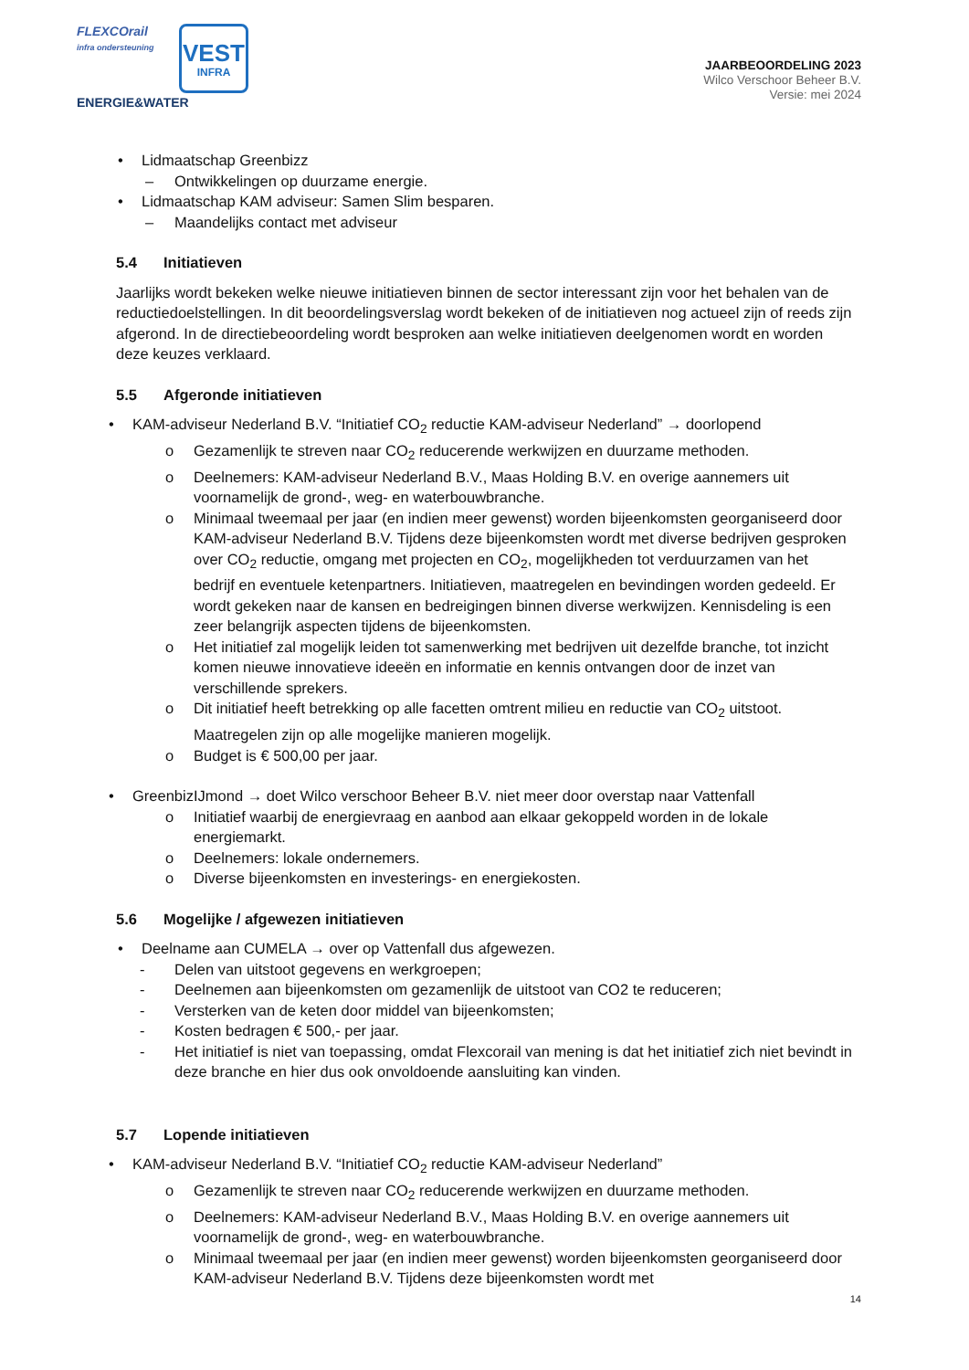FLEXCOrail
infra ondersteuning
ENERGIE&WATER
VEST
INFRA
JAARBEOORDELING 2023
Wilco Verschoor Beheer B.V.
Versie: mei 2024
• Lidmaatschap Greenbizz
– Ontwikkelingen op duurzame energie.
• Lidmaatschap KAM adviseur: Samen Slim besparen.
– Maandelijks contact met adviseur
5.4 Initiatieven
Jaarlijks wordt bekeken welke nieuwe initiatieven binnen de sector interessant zijn voor het behalen van de reductiedoelstellingen. In dit beoordelingsverslag wordt bekeken of de initiatieven nog actueel zijn of reeds zijn afgerond. In de directiebeoordeling wordt besproken aan welke initiatieven deelgenomen wordt en worden deze keuzes verklaard.
5.5 Afgeronde initiatieven
• KAM-adviseur Nederland B.V. “Initiatief CO<sub>2</sub> reductie KAM-adviseur Nederland” → doorlopend
o Gezamenlijk te streven naar CO<sub>2</sub> reducerende werkwijzen en duurzame methoden.
o Deelnemers: KAM-adviseur Nederland B.V., Maas Holding B.V. en overige aannemers uit voornamelijk de grond-, weg- en waterbouwbranche.
o Minimaal tweemaal per jaar (en indien meer gewenst) worden bijeenkomsten georganiseerd door KAM-adviseur Nederland B.V. Tijdens deze bijeenkomsten wordt met diverse bedrijven gesproken over CO<sub>2</sub> reductie, omgang met projecten en CO<sub>2</sub>, mogelijkheden tot verduurzamen van het bedrijf en eventuele ketenpartners. Initiatieven, maatregelen en bevindingen worden gedeeld. Er wordt gekeken naar de kansen en bedreigingen binnen diverse werkwijzen. Kennisdeling is een zeer belangrijk aspecten tijdens de bijeenkomsten.
o Het initiatief zal mogelijk leiden tot samenwerking met bedrijven uit dezelfde branche, tot inzicht komen nieuwe innovatieve ideeën en informatie en kennis ontvangen door de inzet van verschillende sprekers.
o Dit initiatief heeft betrekking op alle facetten omtrent milieu en reductie van CO<sub>2</sub> uitstoot. Maatregelen zijn op alle mogelijke manieren mogelijk.
o Budget is € 500,00 per jaar.
• GreenbizIJmond → doet Wilco verschoor Beheer B.V. niet meer door overstap naar Vattenfall
o Initiatief waarbij de energievraag en aanbod aan elkaar gekoppeld worden in de lokale energiemarkt.
o Deelnemers: lokale ondernemers.
o Diverse bijeenkomsten en investerings- en energiekosten.
5.6 Mogelijke / afgewezen initiatieven
• Deelname aan CUMELA → over op Vattenfall dus afgewezen.
- Delen van uitstoot gegevens en werkgroepen;
- Deelnemen aan bijeenkomsten om gezamenlijk de uitstoot van CO2 te reduceren;
- Versterken van de keten door middel van bijeenkomsten;
- Kosten bedragen € 500,- per jaar.
- Het initiatief is niet van toepassing, omdat Flexcorail van mening is dat het initiatief zich niet bevindt in deze branche en hier dus ook onvoldoende aansluiting kan vinden.
5.7 Lopende initiatieven
• KAM-adviseur Nederland B.V. “Initiatief CO<sub>2</sub> reductie KAM-adviseur Nederland”
o Gezamenlijk te streven naar CO<sub>2</sub> reducerende werkwijzen en duurzame methoden.
o Deelnemers: KAM-adviseur Nederland B.V., Maas Holding B.V. en overige aannemers uit voornamelijk de grond-, weg- en waterbouwbranche.
o Minimaal tweemaal per jaar (en indien meer gewenst) worden bijeenkomsten georganiseerd door KAM-adviseur Nederland B.V. Tijdens deze bijeenkomsten wordt met
14